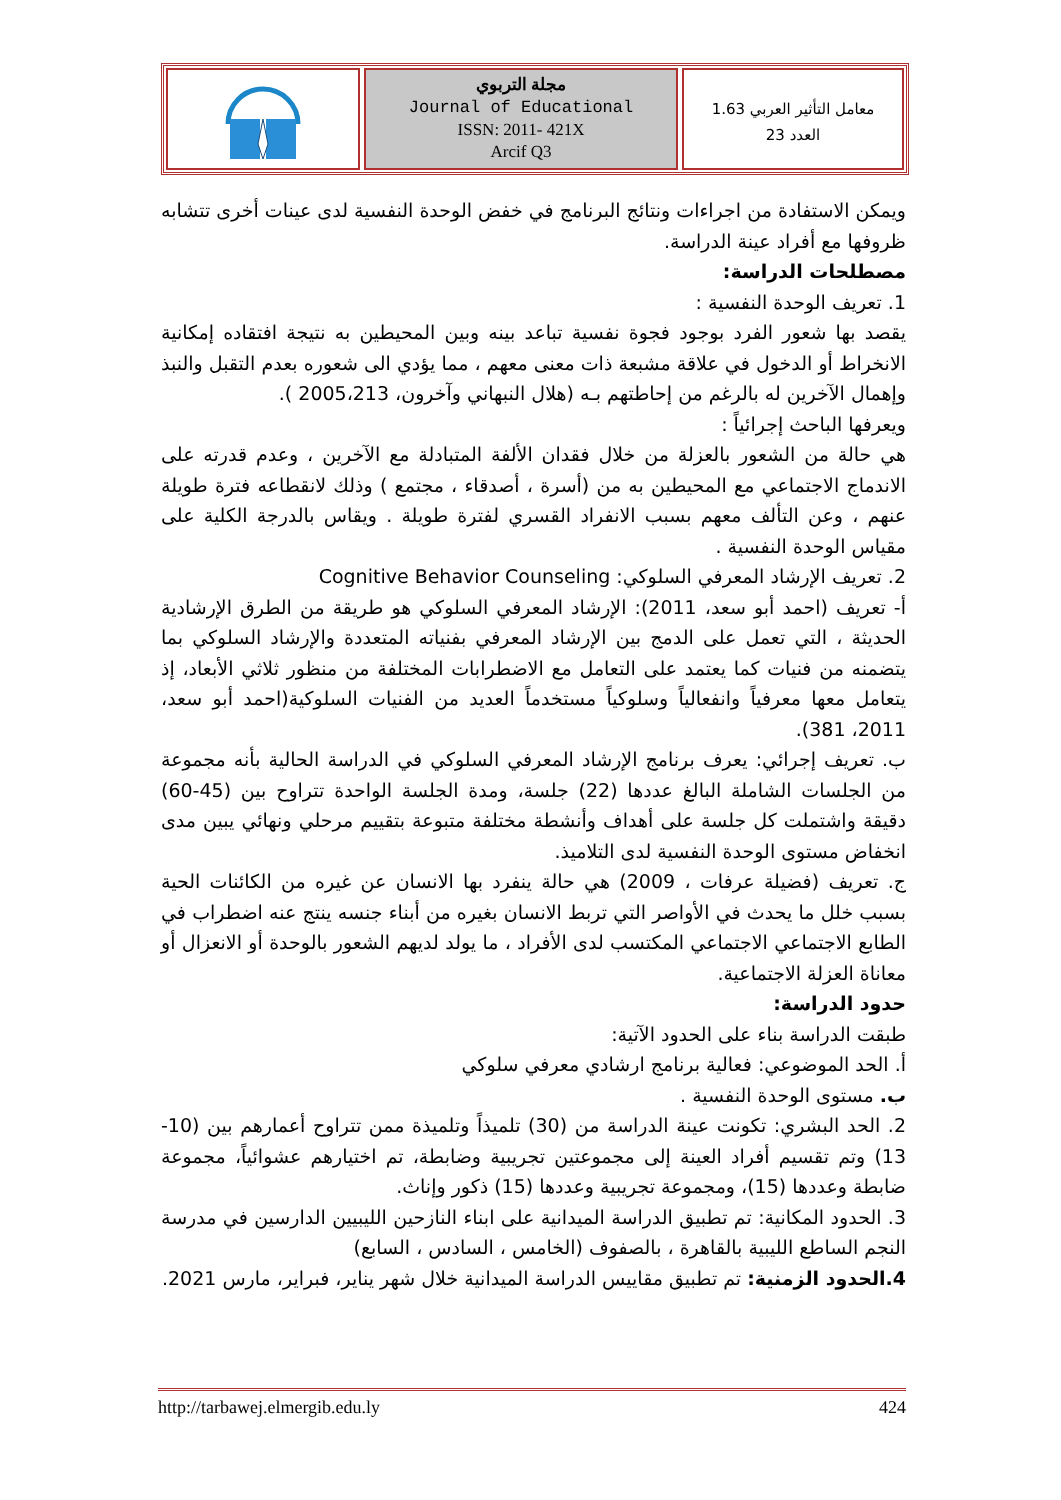مجلة التربوي
Journal of Educational
ISSN: 2011- 421X
Arcif Q3
معامل التأثير العربي 1.63
العدد 23
ويمكن الاستفادة من اجراءات ونتائج البرنامج في خفض الوحدة النفسية لدى عينات أخرى تتشابه ظروفها مع أفراد عينة الدراسة.
مصطلحات الدراسة:
1. تعريف الوحدة النفسية :
يقصد بها شعور الفرد بوجود فجوة نفسية تباعد بينه وبين المحيطين به نتيجة افتقاده إمكانية الانخراط أو الدخول في علاقة مشبعة ذات معنى معهم ، مما يؤدي الى شعوره بعدم التقبل والنبذ وإهمال الآخرين له بالرغم من إحاطتهم بـه (هلال النبهاني وآخرون، 2005،213 ).
ويعرفها الباحث إجرائياً :
هي حالة من الشعور بالعزلة من خلال فقدان الألفة المتبادلة مع الآخرين ، وعدم قدرته على الاندماج الاجتماعي مع المحيطين به من (أسرة ، أصدقاء ، مجتمع ) وذلك لانقطاعه فترة طويلة عنهم ، وعن التألف معهم بسبب الانفراد القسري لفترة طويلة . ويقاس بالدرجة الكلية على مقياس الوحدة النفسية .
2. تعريف الإرشاد المعرفي السلوكي: Cognitive Behavior Counseling
أ- تعريف (احمد أبو سعد، 2011): الإرشاد المعرفي السلوكي هو طريقة من الطرق الإرشادية الحديثة ، التي تعمل على الدمج بين الإرشاد المعرفي بفنياته المتعددة والإرشاد السلوكي بما يتضمنه من فنيات كما يعتمد على التعامل مع الاضطرابات المختلفة من منظور ثلاثي الأبعاد، إذ يتعامل معها معرفياً وانفعالياً وسلوكياً مستخدماً العديد من الفنيات السلوكية(احمد أبو سعد، 2011، 381).
ب. تعريف إجرائي: يعرف برنامج الإرشاد المعرفي السلوكي في الدراسة الحالية بأنه مجموعة من الجلسات الشاملة البالغ عددها (22) جلسة، ومدة الجلسة الواحدة تتراوح بين (45-60) دقيقة واشتملت كل جلسة على أهداف وأنشطة مختلفة متبوعة بتقييم مرحلي ونهائي يبين مدى انخفاض مستوى الوحدة النفسية لدى التلاميذ.
ج. تعريف (فضيلة عرفات ، 2009) هي حالة ينفرد بها الانسان عن غيره من الكائنات الحية بسبب خلل ما يحدث في الأواصر التي تربط الانسان بغيره من أبناء جنسه ينتج عنه اضطراب في الطابع الاجتماعي الاجتماعي المكتسب لدى الأفراد ، ما يولد لديهم الشعور بالوحدة أو الانعزال أو معاناة العزلة الاجتماعية.
حدود الدراسة:
طبقت الدراسة بناء على الحدود الآتية:
أ. الحد الموضوعي: فعالية برنامج ارشادي معرفي سلوكي
ب. مستوى الوحدة النفسية .
2. الحد البشري: تكونت عينة الدراسة من (30) تلميذاً وتلميذة ممن تتراوح أعمارهم بين (10-13) وتم تقسيم أفراد العينة إلى مجموعتين تجريبية وضابطة، تم اختيارهم عشوائياً، مجموعة ضابطة وعددها (15)، ومجموعة تجريبية وعددها (15) ذكور وإناث.
3. الحدود المكانية: تم تطبيق الدراسة الميدانية على ابناء النازحين الليبيين الدارسين في مدرسة النجم الساطع الليبية بالقاهرة ، بالصفوف (الخامس ، السادس ، السابع)
4.الحدود الزمنية: تم تطبيق مقاييس الدراسة الميدانية خلال شهر يناير، فبراير، مارس 2021.
http://tarbawej.elmergib.edu.ly 424